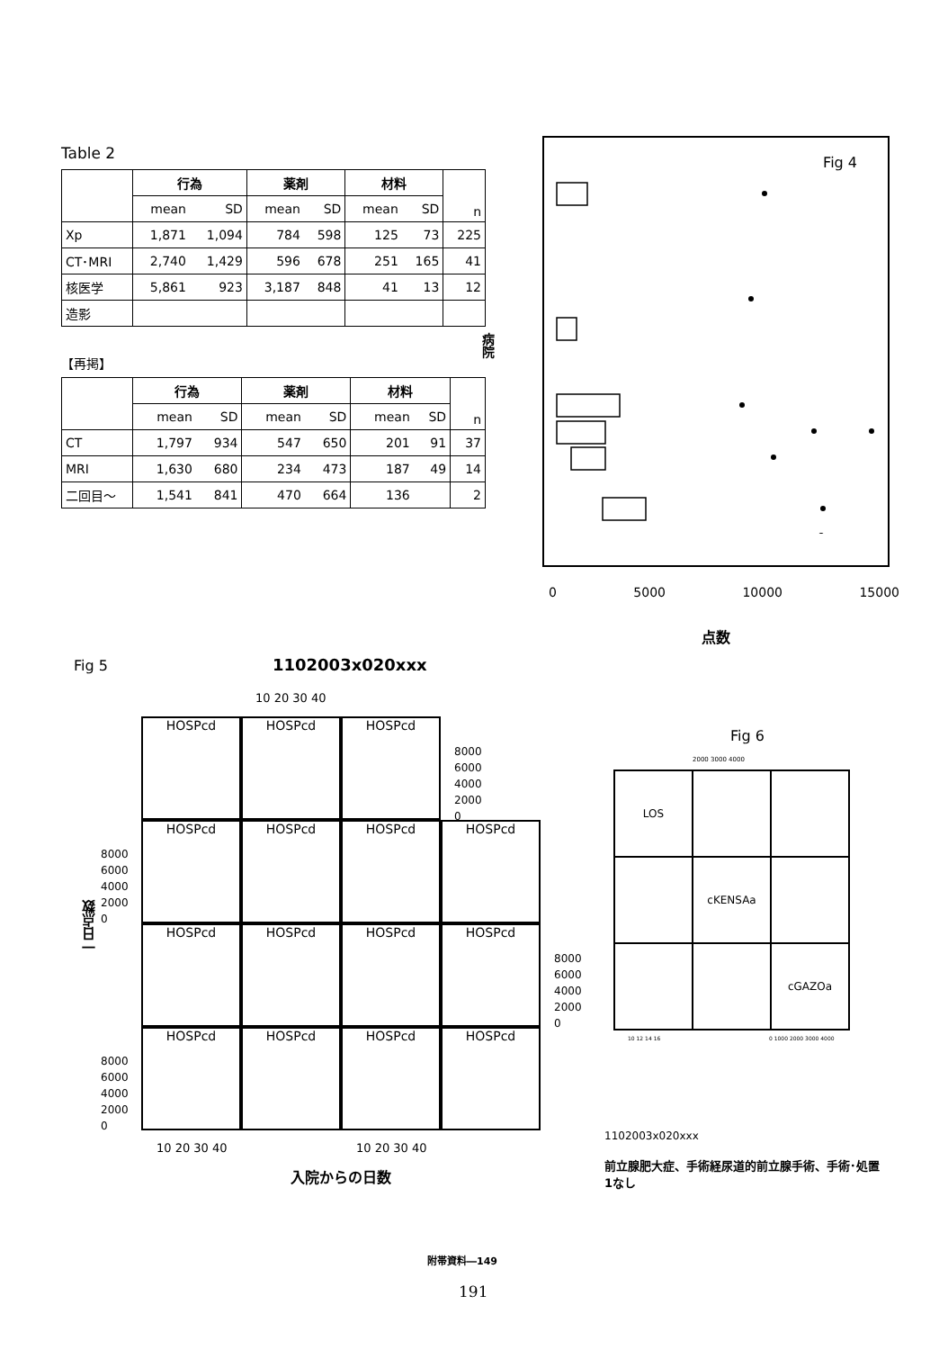Table 2
| | 行為 | | 薬剤 | | 材料 | | n |
| --- | --- | --- | --- | --- | --- | --- | --- |
| | mean | SD | mean | SD | mean | SD | |
| Xp | 1,871 | 1,094 | 784 | 598 | 125 | 73 | 225 |
| CT･MRI | 2,740 | 1,429 | 596 | 678 | 251 | 165 | 41 |
| 核医学 | 5,861 | 923 | 3,187 | 848 | 41 | 13 | 12 |
| 造影 | | | | | | | |
【再掲】
| | 行為 | | 薬剤 | | 材料 | | n |
| --- | --- | --- | --- | --- | --- | --- | --- |
| | mean | SD | mean | SD | mean | SD | |
| CT | 1,797 | 934 | 547 | 650 | 201 | 91 | 37 |
| MRI | 1,630 | 680 | 234 | 473 | 187 | 49 | 14 |
| 二回目～ | 1,541 | 841 | 470 | 664 | 136 | | 2 |
病院
Fig 4
0 5000 10000 15000
点数
Fig 5 1102003x020xxx
10 20 30 40
HOSPcd
HOSPcd
HOSPcd
HOSPcd
HOSPcd
HOSPcd
HOSPcd
HOSPcd
HOSPcd
HOSPcd
HOSPcd
HOSPcd
HOSPcd
HOSPcd
HOSPcd
8000
6000
4000
2000
0
8000
6000
4000
2000
0
一日点数
8000
6000
4000
2000
0
8000
6000
4000
2000
0
10 20 30 40 10 20 30 40
入院からの日数
Fig 6
2000 3000 4000
LOS
cKENSAa
cGAZOa
10 12 14 16 0 1000 2000 3000 4000
1102003x020xxx
前立腺肥大症、手術経尿道的前立腺手術、手術･処置1なし
附帯資料―149
191